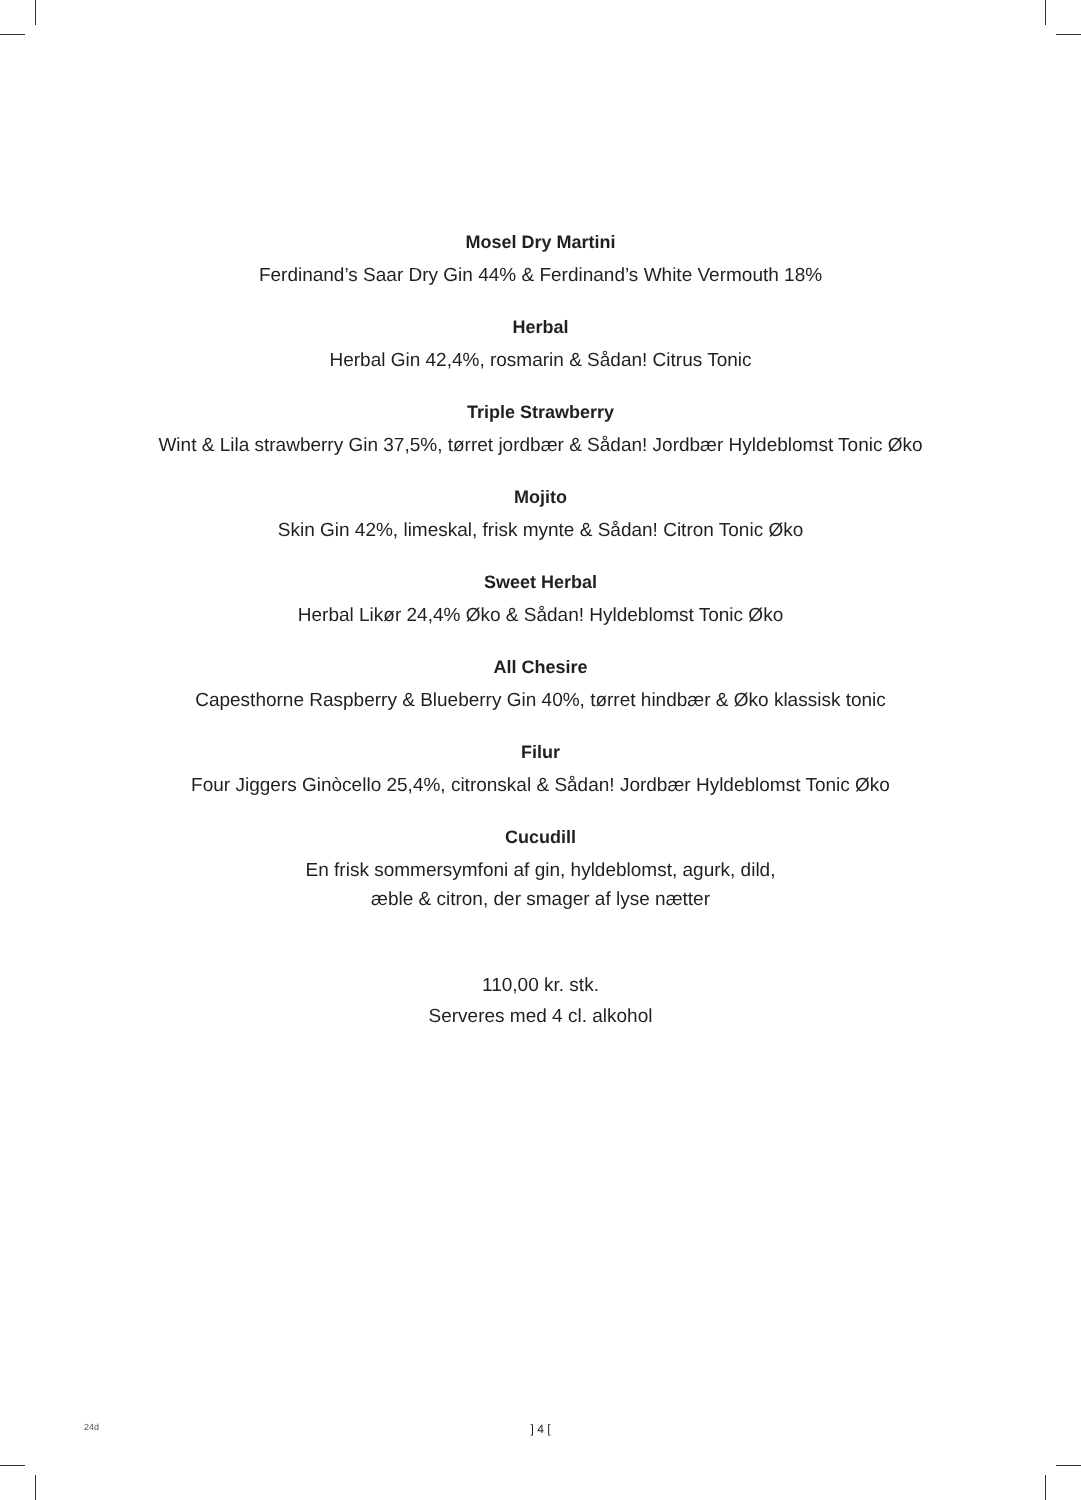Mosel Dry Martini
Ferdinand’s Saar Dry Gin 44% & Ferdinand’s White Vermouth 18%
Herbal
Herbal Gin 42,4%, rosmarin & Sådan! Citrus Tonic
Triple Strawberry
Wint & Lila strawberry Gin 37,5%, tørret jordbær & Sådan! Jordbær Hyldeblomst Tonic Øko
Mojito
Skin Gin 42%, limeskal, frisk mynte & Sådan! Citron Tonic Øko
Sweet Herbal
Herbal Likør 24,4% Øko & Sådan! Hyldeblomst Tonic Øko
All Chesire
Capesthorne Raspberry & Blueberry Gin 40%, tørret hindbær & Øko klassisk tonic
Filur
Four Jiggers Ginòcello 25,4%, citronskal & Sådan! Jordbær Hyldeblomst Tonic Øko
Cucudill
En frisk sommersymfoni af gin, hyldeblomst, agurk, dild,
æble & citron, der smager af lyse nætter
110,00 kr. stk.
Serveres med 4 cl. alkohol
24d
] 4 [